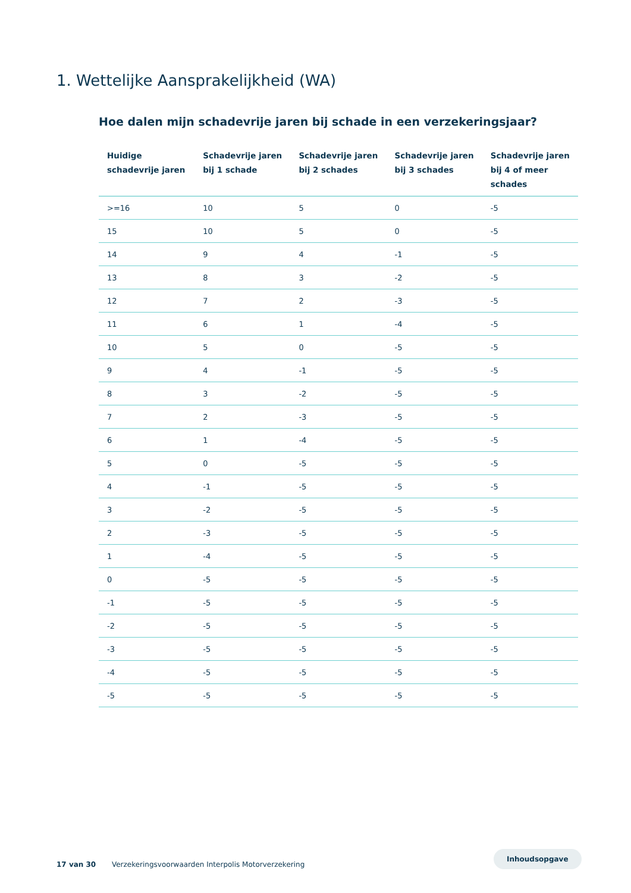1. Wettelijke Aansprakelijkheid (WA)
Hoe dalen mijn schadevrije jaren bij schade in een verzekeringsjaar?
| Huidige schadevrije jaren | Schadevrije jaren bij 1 schade | Schadevrije jaren bij 2 schades | Schadevrije jaren bij 3 schades | Schadevrije jaren bij 4 of meer schades |
| --- | --- | --- | --- | --- |
| >=16 | 10 | 5 | 0 | -5 |
| 15 | 10 | 5 | 0 | -5 |
| 14 | 9 | 4 | -1 | -5 |
| 13 | 8 | 3 | -2 | -5 |
| 12 | 7 | 2 | -3 | -5 |
| 11 | 6 | 1 | -4 | -5 |
| 10 | 5 | 0 | -5 | -5 |
| 9 | 4 | -1 | -5 | -5 |
| 8 | 3 | -2 | -5 | -5 |
| 7 | 2 | -3 | -5 | -5 |
| 6 | 1 | -4 | -5 | -5 |
| 5 | 0 | -5 | -5 | -5 |
| 4 | -1 | -5 | -5 | -5 |
| 3 | -2 | -5 | -5 | -5 |
| 2 | -3 | -5 | -5 | -5 |
| 1 | -4 | -5 | -5 | -5 |
| 0 | -5 | -5 | -5 | -5 |
| -1 | -5 | -5 | -5 | -5 |
| -2 | -5 | -5 | -5 | -5 |
| -3 | -5 | -5 | -5 | -5 |
| -4 | -5 | -5 | -5 | -5 |
| -5 | -5 | -5 | -5 | -5 |
17 van 30 Verzekeringsvoorwaarden Interpolis Motorverzekering
Inhoudsopgave